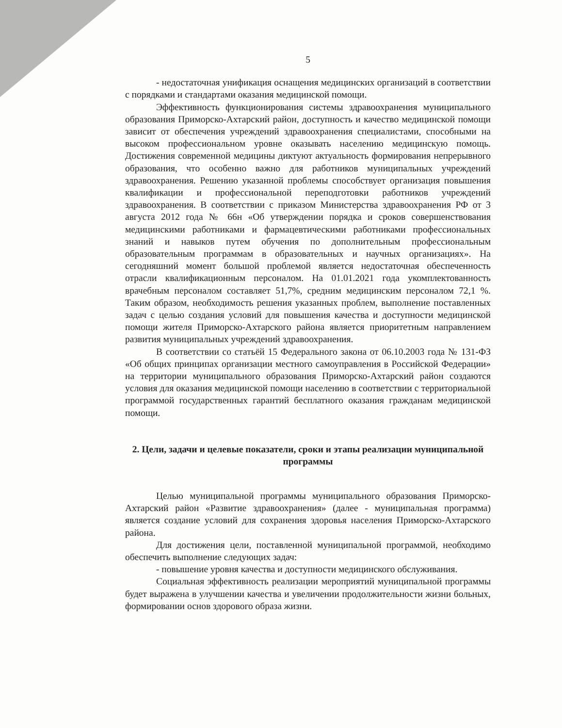5
- недостаточная унификация оснащения медицинских организаций в соответствии с порядками и стандартами оказания медицинской помощи.
Эффективность функционирования системы здравоохранения муниципального образования Приморско-Ахтарский район, доступность и качество медицинской помощи зависит от обеспечения учреждений здравоохранения специалистами, способными на высоком профессиональном уровне оказывать населению медицинскую помощь. Достижения современной медицины диктуют актуальность формирования непрерывного образования, что особенно важно для работников муниципальных учреждений здравоохранения. Решению указанной проблемы способствует организация повышения квалификации и профессиональной переподготовки работников учреждений здравоохранения. В соответствии с приказом Министерства здравоохранения РФ от 3 августа 2012 года № 66н «Об утверждении порядка и сроков совершенствования медицинскими работниками и фармацевтическими работниками профессиональных знаний и навыков путем обучения по дополнительным профессиональным образовательным программам в образовательных и научных организациях». На сегодняшний момент большой проблемой является недостаточная обеспеченность отрасли квалификационным персоналом. На 01.01.2021 года укомплектованность врачебным персоналом составляет 51,7%, средним медицинским персоналом 72,1 %. Таким образом, необходимость решения указанных проблем, выполнение поставленных задач с целью создания условий для повышения качества и доступности медицинской помощи жителя Приморско-Ахтарского района является приоритетным направлением развития муниципальных учреждений здравоохранения.
В соответствии со статьёй 15 Федерального закона от 06.10.2003 года № 131-ФЗ «Об общих принципах организации местного самоуправления в Российской Федерации» на территории муниципального образования Приморско-Ахтарский район создаются условия для оказания медицинской помощи населению в соответствии с территориальной программой государственных гарантий бесплатного оказания гражданам медицинской помощи.
2. Цели, задачи и целевые показатели, сроки и этапы реализации муниципальной программы
Целью муниципальной программы муниципального образования Приморско-Ахтарский район «Развитие здравоохранения» (далее - муниципальная программа) является создание условий для сохранения здоровья населения Приморско-Ахтарского района.
Для достижения цели, поставленной муниципальной программой, необходимо обеспечить выполнение следующих задач:
- повышение уровня качества и доступности медицинского обслуживания.
Социальная эффективность реализации мероприятий муниципальной программы будет выражена в улучшении качества и увеличении продолжительности жизни больных, формировании основ здорового образа жизни.